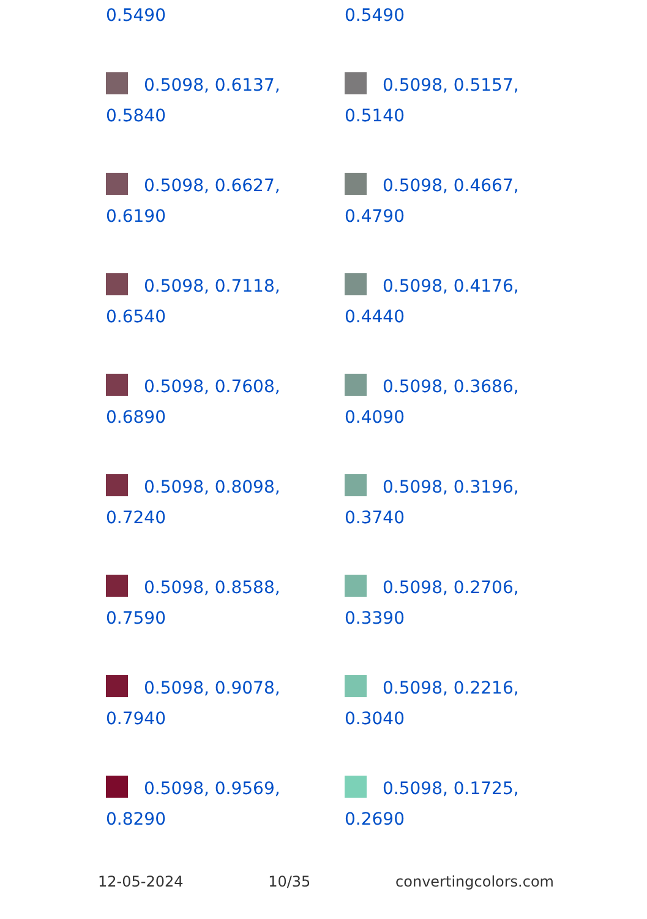0.5490
0.5490
0.5098, 0.6137, 0.5840
0.5098, 0.5157, 0.5140
0.5098, 0.6627, 0.6190
0.5098, 0.4667, 0.4790
0.5098, 0.7118, 0.6540
0.5098, 0.4176, 0.4440
0.5098, 0.7608, 0.6890
0.5098, 0.3686, 0.4090
0.5098, 0.8098, 0.7240
0.5098, 0.3196, 0.3740
0.5098, 0.8588, 0.7590
0.5098, 0.2706, 0.3390
0.5098, 0.9078, 0.7940
0.5098, 0.2216, 0.3040
0.5098, 0.9569, 0.8290
0.5098, 0.1725, 0.2690
12-05-2024 10/35 convertingcolors.com